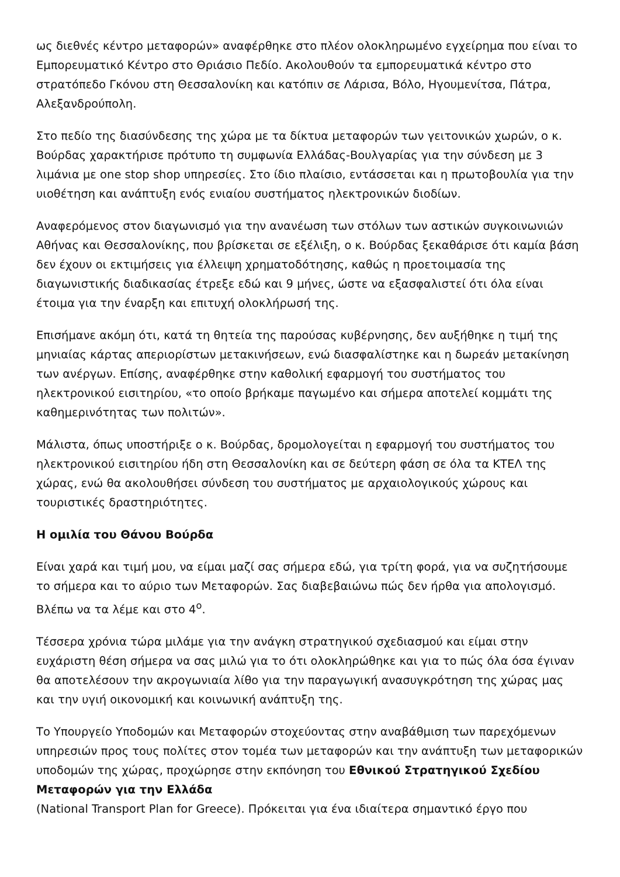ως διεθνές κέντρο μεταφορών» αναφέρθηκε στο πλέον ολοκληρωμένο εγχείρημα που είναι το Εμπορευματικό Κέντρο στο Θριάσιο Πεδίο. Ακολουθούν τα εμπορευματικά κέντρο στο στρατόπεδο Γκόνου στη Θεσσαλονίκη και κατόπιν σε Λάρισα, Βόλο, Ηγουμενίτσα, Πάτρα, Αλεξανδρούπολη.
Στο πεδίο της διασύνδεσης της χώρα με τα δίκτυα μεταφορών των γειτονικών χωρών, ο κ. Βούρδας χαρακτήρισε πρότυπο τη συμφωνία Ελλάδας-Βουλγαρίας για την σύνδεση με 3 λιμάνια με one stop shop υπηρεσίες. Στο ίδιο πλαίσιο, εντάσσεται και η πρωτοβουλία για την υιοθέτηση και ανάπτυξη ενός ενιαίου συστήματος ηλεκτρονικών διοδίων.
Αναφερόμενος στον διαγωνισμό για την ανανέωση των στόλων των αστικών συγκοινωνιών Αθήνας και Θεσσαλονίκης, που βρίσκεται σε εξέλιξη, ο κ. Βούρδας ξεκαθάρισε ότι καμία βάση δεν έχουν οι εκτιμήσεις για έλλειψη χρηματοδότησης, καθώς η προετοιμασία της διαγωνιστικής διαδικασίας έτρεξε εδώ και 9 μήνες, ώστε να εξασφαλιστεί ότι όλα είναι έτοιμα για την έναρξη και επιτυχή ολοκλήρωσή της.
Επισήμανε ακόμη ότι, κατά τη θητεία της παρούσας κυβέρνησης, δεν αυξήθηκε η τιμή της μηνιαίας κάρτας απεριορίστων μετακινήσεων, ενώ διασφαλίστηκε και η δωρεάν μετακίνηση των ανέργων. Επίσης, αναφέρθηκε στην καθολική εφαρμογή του συστήματος του ηλεκτρονικού εισιτηρίου, «το οποίο βρήκαμε παγωμένο και σήμερα αποτελεί κομμάτι της καθημερινότητας των πολιτών».
Μάλιστα, όπως υποστήριξε ο κ. Βούρδας, δρομολογείται η εφαρμογή του συστήματος του ηλεκτρονικού εισιτηρίου ήδη στη Θεσσαλονίκη και σε δεύτερη φάση σε όλα τα ΚΤΕΛ της χώρας, ενώ θα ακολουθήσει σύνδεση του συστήματος με αρχαιολογικούς χώρους και τουριστικές δραστηριότητες.
Η ομιλία του Θάνου Βούρδα
Είναι χαρά και τιμή μου, να είμαι μαζί σας σήμερα εδώ, για τρίτη φορά, για να συζητήσουμε το σήμερα και το αύριο των Μεταφορών. Σας διαβεβαιώνω πώς δεν ήρθα για απολογισμό. Βλέπω να τα λέμε και στο 4<sup>ο</sup>.
Τέσσερα χρόνια τώρα μιλάμε για την ανάγκη στρατηγικού σχεδιασμού και είμαι στην ευχάριστη θέση σήμερα να σας μιλώ για το ότι ολοκληρώθηκε και για το πώς όλα όσα έγιναν θα αποτελέσουν την ακρογωνιαία λίθο για την παραγωγική ανασυγκρότηση της χώρας μας και την υγιή οικονομική και κοινωνική ανάπτυξη της.
Το Υπουργείο Υποδομών και Μεταφορών στοχεύοντας στην αναβάθμιση των παρεχόμενων υπηρεσιών προς τους πολίτες στον τομέα των μεταφορών και την ανάπτυξη των μεταφορικών υποδομών της χώρας, προχώρησε στην εκπόνηση του Εθνικού Στρατηγικού Σχεδίου Μεταφορών για την Ελλάδα
(National Transport Plan for Greece). Πρόκειται για ένα ιδιαίτερα σημαντικό έργο που